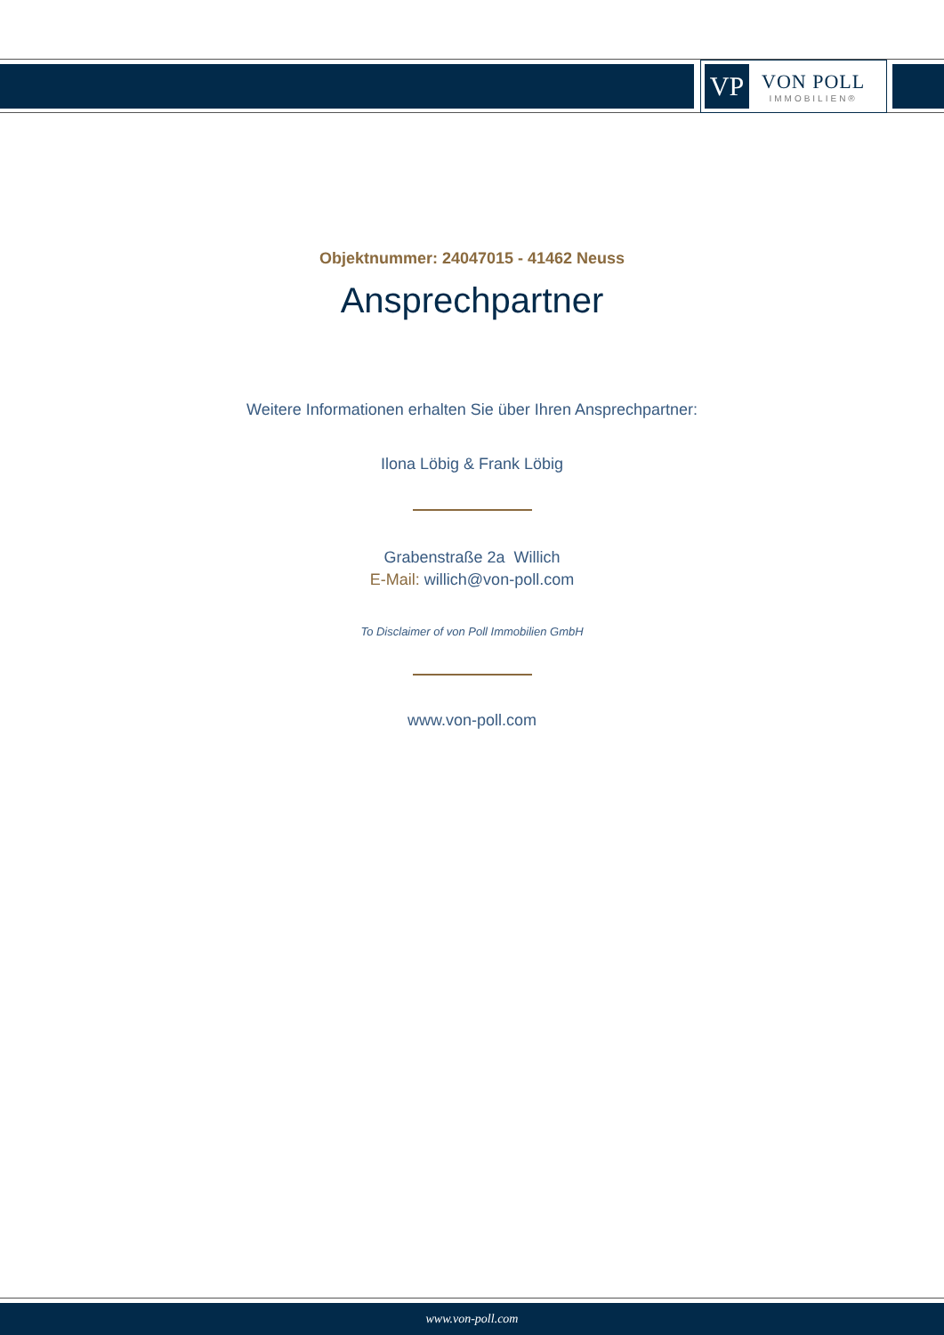VP
VON POLL
IMMOBILIEN®
Objektnummer: 24047015 - 41462 Neuss
Ansprechpartner
Weitere Informationen erhalten Sie über Ihren Ansprechpartner:
Ilona Löbig & Frank Löbig
Grabenstraße 2a Willich
E-Mail: willich@von-poll.com
To Disclaimer of von Poll Immobilien GmbH
www.von-poll.com
www.von-poll.com